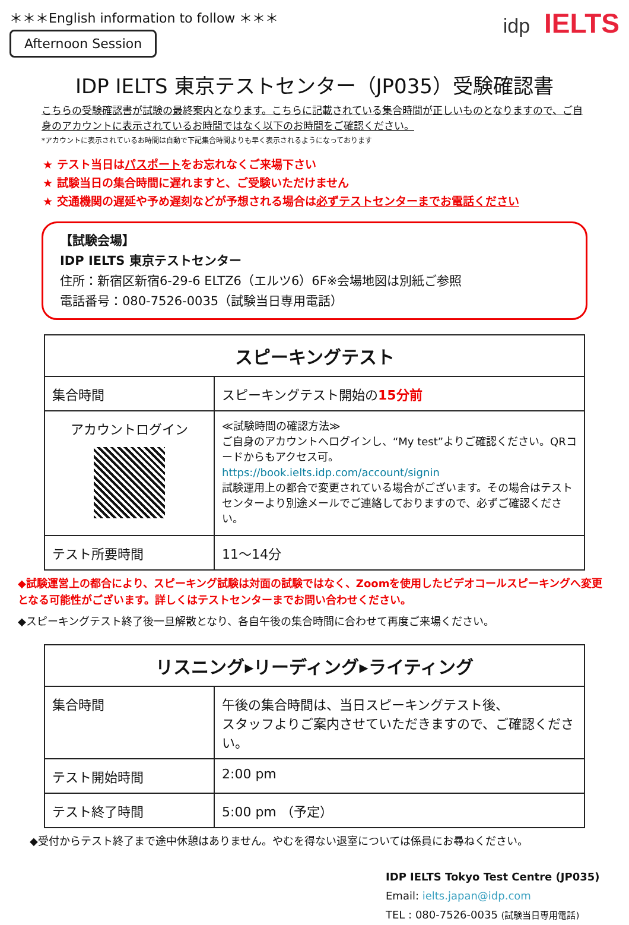＊＊＊English information to follow ＊＊＊
Afternoon Session
idp IELTS
IDP IELTS 東京テストセンター（JP035）受験確認書
こちらの受験確認書が試験の最終案内となります。こちらに記載されている集合時間が正しいものとなりますので、ご自身のアカウントに表示されているお時間ではなく以下のお時間をご確認ください。
*アカウントに表示されているお時間は自動で下記集合時間よりも早く表示されるようになっております
★ テスト当日はパスポートをお忘れなくご来場下さい
★ 試験当日の集合時間に遅れますと、ご受験いただけません
★ 交通機関の遅延や予め遅刻などが予想される場合は必ずテストセンターまでお電話ください
【試験会場】
IDP IELTS 東京テストセンター
住所：新宿区新宿6-29-6 ELTZ6（エルツ6）6F※会場地図は別紙ご参照
電話番号：080-7526-0035（試験当日専用電話）
| スピーキングテスト | |
| --- | --- |
| 集合時間 | スピーキングテスト開始の 15分前 |
| アカウントログイン | ≪試験時間の確認方法≫ ご自身のアカウントへログインし、“My test”よりご確認ください。QRコードからもアクセス可。 https://book.ielts.idp.com/account/signin 試験運用上の都合で変更されている場合がございます。その場合はテストセンターより別途メールでご連絡しておりますので、必ずご確認ください。 |
| テスト所要時間 | 11～14分 |
◆試験運営上の都合により、スピーキング試験は対面の試験ではなく、Zoomを使用したビデオコールスピーキングへ変更となる可能性がございます。詳しくはテストセンターまでお問い合わせください。
◆スピーキングテスト終了後一旦解散となり、各自午後の集合時間に合わせて再度ご来場ください。
| リスニング▸リーディング▸ライティング | |
| --- | --- |
| 集合時間 | 午後の集合時間は、当日スピーキングテスト後、 スタッフよりご案内させていただきますので、ご確認ください。 |
| テスト開始時間 | 2:00 pm |
| テスト終了時間 | 5:00 pm （予定） |
◆受付からテスト終了まで途中休憩はありません。やむを得ない退室については係員にお尋ねください。
IDP IELTS Tokyo Test Centre (JP035)
Email: ielts.japan@idp.com
TEL : 080-7526-0035 (試験当日専用電話)